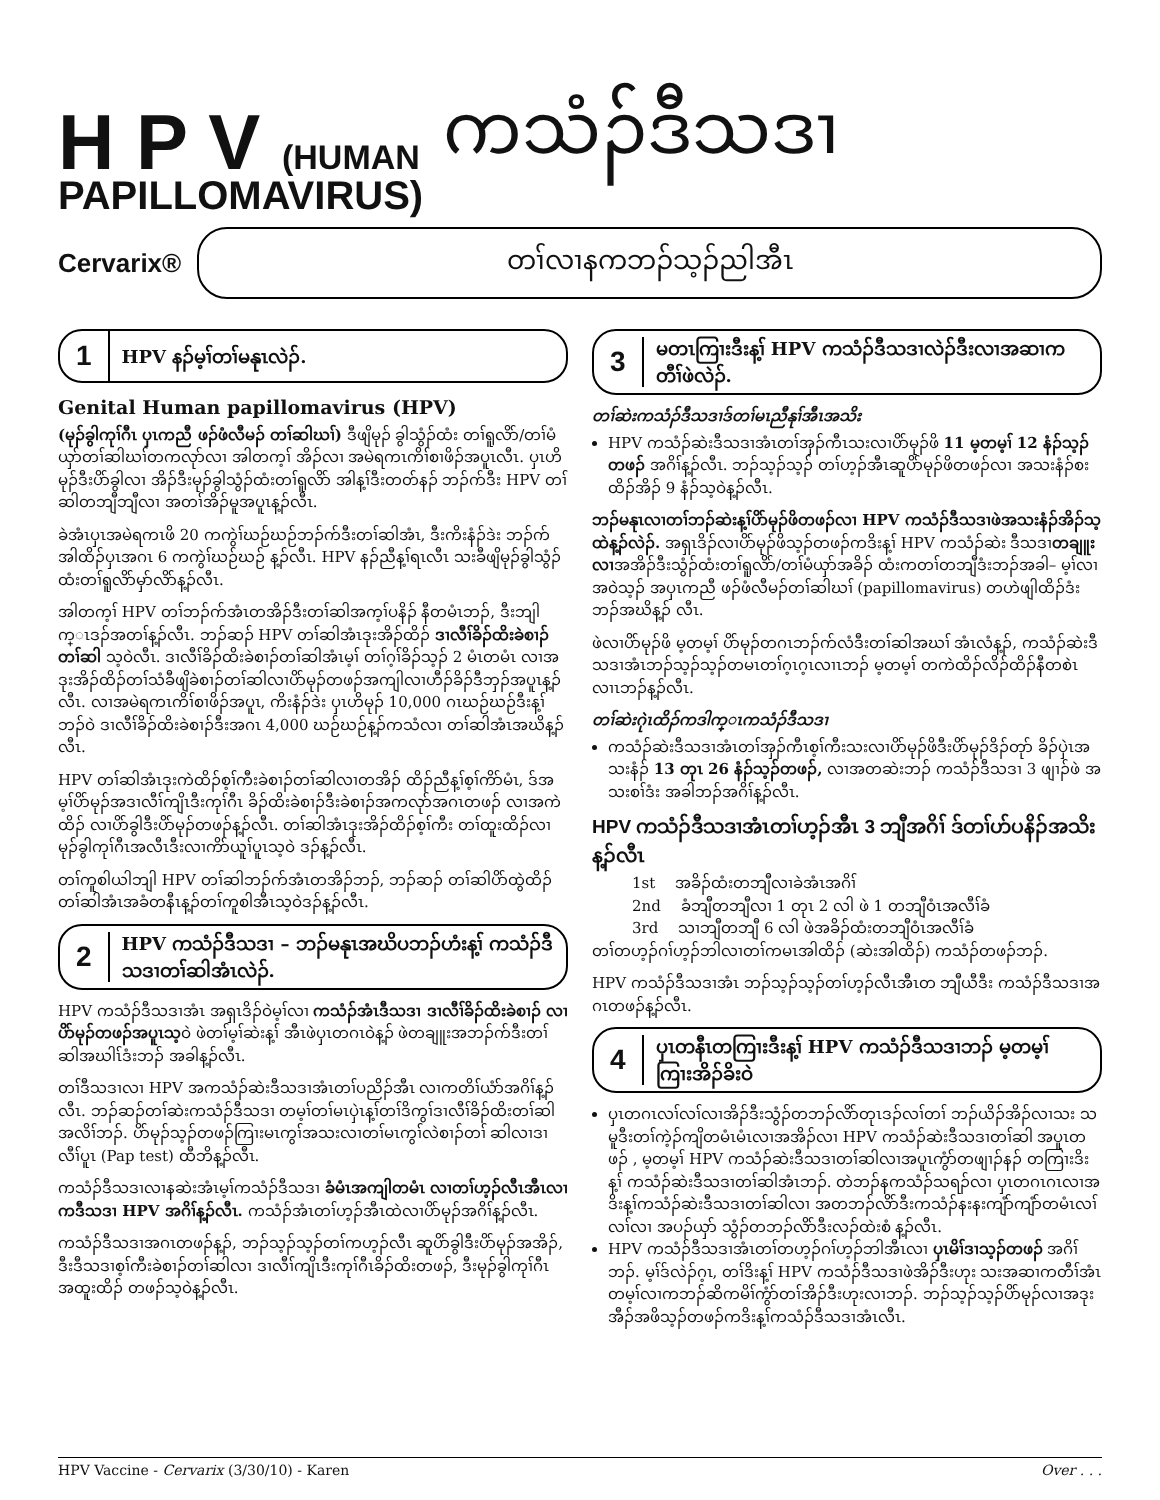H P V (HUMAN
PAPILLOMAVIRUS)
ကသံၣ်ဒီသဒၢ
Cervarix®
တၢ်လၢနကဘၣ်သ့ၣ်ညါအီၤ
1 HPV နၣ်မ့ၢ်တၢ်မနုၤလဲၣ်.
Genital Human papillomavirus (HPV)
(မုၣ်ခွါကုၢ်ဂီၤ ပှၤကညီ ဖၣ်ဖံလီမၣ် တၢ်ဆါဃၢ်) ဒီဖျိမုၣ် ခွါသွံၣ်ထံး တၢ်ရူလိာ်/တၢ်မံယှာ်တၢ်ဆါဃၢ်တကလုာ်လၢ အါတက့ၢ် အိၣ်လၢ အမဲရကၤကိၢ်စၢဖိၣ်အပူၤလီၤ. ပှၤဟိမုၣ်ဒီးပိာ်ခွါလၢ အိၣ်ဒီးမုၣ်ခွါသွံၣ်ထံးတၢ်ရူလိာ် အါန့ၢ်ဒီးတတ်နၣ် ဘၣ်က်ဒီး HPV တၢ်ဆါတဘျီဘျီလၢ အတၢ်အိၣ်မူအပူၤန့ၣ်လီၤ.
ခဲအံၤပှၤအမဲရကၤဖိ 20 ကကွဲၢ်ဃဉ်ဃဉ်ဘၣ်က်ဒီးတၢ်ဆါအံၤ, ဒီးကိးနံၣ်ဒဲး ဘၣ်က်အါထိၣ်ပှၤအဂၤ 6 ကကွဲၢ်ဃဉ်ဃဉ် န့ၣ်လီၤ. HPV နၣ်ညီန့ၢ်ရၤလီၤ သးခီဖျိမုၣ်ခွါသွံၣ်ထံးတၢ်ရူလိာ်မှာ်လိာ်န့ၣ်လီၤ.
အါတက့ၢ် HPV တၢ်ဘၣ်က်အံၤတအိၣ်ဒီးတၢ်ဆါအက့ၢ်ပနိၣ် နီတမံၤဘၣ်, ဒီးဘျါက္ၤဒၣ်အတၢ်န့ၣ်လီၤ. ဘၣ်ဆၣ် HPV တၢ်ဆါအံၤဒုးအိၣ်ထိၣ် ဒၢလီၢ်ခိၣ်ထိးခဲစၢၣ်တၢ်ဆါ သ့ဝဲလီၤ. ဒၢလီၢ်ခိၣ်ထိးခဲစၢၣ်တၢ်ဆါအံၤမ့ၢ် တၢ်ဂ့ၢ်ခိၣ်သ့ၣ် 2 မံၤတမံၤ လၢအဒုးအိၣ်ထိၣ်တၢ်သံခီဖျိခဲစၢၣ်တၢ်ဆါလၢပိာ်မုၣ်တဖၣ်အကျါလၢဟီၣ်ခိၣ်ဒီဘှၣ်အပူၤန့ၣ်လီၤ. လၢအမဲရကၤကိၢ်စၢဖိၣ်အပူၤ, ကိးနံၣ်ဒဲး ပှၤဟိမုၣ် 10,000 ဂၤဃဉ်ဃဉ်ဒီးန့ၢ်ဘၣ်ဝဲ ဒၢလီၢ်ခိၣ်ထိးခဲစၢၣ်ဒီးအဂၤ 4,000 ဃဉ်ဃဉ်န့ၣ်ကသံလၢ တၢ်ဆါအံၤအဃိန့ၣ်လီၤ.
HPV တၢ်ဆါအံၤဒုးကဲထိၣ်စ့ၢ်ကီးခဲစၢၣ်တၢ်ဆါလၢတအိၣ် ထိၣ်ညီန့ၢ်စ့ၢ်ကိာ်မံၤ, ဒ်အမ့ၢ်ပိာ်မုၣ်အဒၢလီၢ်ကျိၤဒီးကုၢ်ဂီၤ ခိၣ်ထိးခဲစၢၣ်ဒီးခဲစၢၣ်အကလုာ်အဂၤတဖၣ် လၢအကဲထိၣ် လၢပိာ်ခွါဒီးပိာ်မုၣ်တဖၣ်န့ၣ်လီၤ. တၢ်ဆါအံၤဒုးအိၣ်ထိၣ်စ့ၢ်ကီး တၢ်ထူးထိၣ်လၢမုၣ်ခွါကုၢ်ဂီၤအလီၤဒီးလၢကိာ်ယူၢ်ပူၤသ့ဝဲ ဒၣ်န့ၣ်လီၤ.
တၢ်ကူစါယါဘျါ HPV တၢ်ဆါဘၣ်က်အံၤတအိၣ်ဘၣ်, ဘၣ်ဆၣ် တၢ်ဆါပိာ်ထွဲထိၣ်တၢ်ဆါအံၤအခံတနီၤန့ၣ်တၢ်ကူစါအီၤသ့ဝဲဒၣ်န့ၣ်လီၤ.
2 HPV ကသံၣ်ဒီသဒၢ – ဘၣ်မနုၤအဃိပဘၣ်ဟံးန့ၢ် ကသံၣ်ဒီသဒၢတၢ်ဆါအံၤလဲၣ်.
HPV ကသံၣ်ဒီသဒၢအံၤ အရှၤဒိၣ်ဝဲမ့ၢ်လၢ ကသံၣ်အံၤဒီသဒၢ ဒၢလီၢ်ခိၣ်ထိးခဲစၢၣ် လၢပိာ်မုၣ်တဖၣ်အပူၤသ့ဝဲ ဖဲတၢ်မ့ၢ်ဆဲးန့ၢ် အီၤဖဲပှၤတဂၤဝဲန့ၣ် ဖဲတချူးအဘၣ်က်ဒီးတၢ်ဆါအဃါၤ်ဒံးဘၣ် အခါန့ၣ်လီၤ.
တၢ်ဒီသဒၢလၢ HPV အကသံၣ်ဆဲးဒီသဒၢအံၤတၢ်ပညိၣ်အီၤ လၢကတိၢ်ယံာ်အဂိၢ်န့ၣ်လီၤ. ဘၣ်ဆၣ်တၢ်ဆဲးကသံၣ်ဒီသဒၢ တမ့ၢ်တၢ်မၤပှဲၤန့ၢ်တၢ်ဒိကွၢ်ဒၢလီၢ်ခိၣ်ထိးတၢ်ဆါအလိၢ်ဘၣ်. ပိာ်မုၣ်သ့ၣ်တဖၣ်ကြၢးမၤကွၢ်အသးလၢတၢ်မၤကွၢ်လဲစၢၣ်တၢ် ဆါလၢဒၢလီၢ်ပူၤ (Pap test) ထီဘိန့ၣ်လီၤ.
ကသံၣ်ဒီသဒၢလၢနဆဲးအံၤမ့ၢ်ကသံၣ်ဒီသဒၢ ခံမံၤအကျါတမံၤ လၢတၢ်ဟ့ၣ်လီၤအီၤလၢကဒီသဒၢ HPV အဂိၢ်န့ၣ်လီၤ. ကသံၣ်အံၤတၢ်ဟ့ၣ်အီၤထဲလၢပိာ်မုၣ်အဂိၢ်န့ၣ်လီၤ.
ကသံၣ်ဒီသဒၢအဂၤတဖၣ်န့ၣ်, ဘၣ်သ့ၣ်သ့ၣ်တၢ်ကဟ့ၣ်လီၤ ဆူပိာ်ခွါဒီးပိာ်မုၣ်အအိၣ်, ဒီးဒီသဒၢစ့ၢ်ကီးခဲစၢၣ်တၢ်ဆါလၢ ဒၢလီၢ်ကျိၤဒီးကုၢ်ဂီၤခိၣ်ထိးတဖၣ်, ဒီးမုၣ်ခွါကုၢ်ဂီၤ အထူးထိၣ် တဖၣ်သ့ဝဲန့ၣ်လီၤ.
3 မတၤကြၢးဒီးန့ၢ် HPV ကသံၣ်ဒီသဒၢလဲၣ်ဒီးလၢအဆၢကတီၢ်ဖဲလဲၣ်.
တၢ်ဆဲးကသံၣ်ဒီသဒၢဒ်တၢ်မၤညီနုၢ်အီၤအသိး
HPV ကသံၣ်ဆဲးဒီသဒၢအံၤတၢ်အှၣ်ကီၤသးလၢပိာ်မုၣ်ဖိ 11 မ့တမ့ၢ် 12 နံၣ်သ့ၣ်တဖၣ် အဂိၢ်န့ၣ်လီၤ. ဘၣ်သ့ၣ်သ့ၣ် တၢ်ဟ့ၣ်အီၤဆူပိာ်မုၣ်ဖိတဖၣ်လၢ အသးနံၣ်စးထိၣ်အိၣ် 9 နံၣ်သ့ဝဲန့ၣ်လီၤ.
ဘၣ်မနုၤလၢတၢ်ဘၣ်ဆဲးန့ၢ်ပိာ်မုၣ်ဖိတဖၣ်လၢ HPV ကသံၣ်ဒီသဒၢဖဲအသးနံၣ်အိၣ်သ့ထဲန့ၣ်လဲၣ်. အရှၤဒိၣ်လၢပိာ်မုၣ်ဖိသ့ၣ်တဖၣ်ကဒိးန့ၢ် HPV ကသံၣ်ဆဲး ဒီသဒၢတချူးလၢအအိၣ်ဒီးသွံၣ်ထံးတၢ်ရူလိာ်/တၢ်မံယှာ်အခိၣ် ထံးကတၢ်တဘျီဒံးဘၣ်အခါ– မ့ၢ်လၢအဝဲသ့ၣ် အပှၤကညီ ဖၣ်ဖံလီမၣ်တၢ်ဆါဃၢ် (papillomavirus) တဟဲဖျါထိၣ်ဒံးဘၣ်အဃိန့ၣ် လီၤ.
ဖဲလၢပိာ်မုၣ်ဖိ မ့တမ့ၢ် ပိာ်မုၣ်တဂၤဘၣ်က်လံဒီးတၢ်ဆါအဃၢ် အံၤလံန့ၣ်, ကသံၣ်ဆဲးဒီသဒၢအံၤဘၣ်သ့ၣ်သ့ၣ်တမၤတၢ်ဂ့ၤဂ့ၤလၢၤဘၣ် မ့တမ့ၢ် တကဲထိၣ်လိၣ်ထိၣ်နီတစဲၤလၢၤဘၣ်န့ၣ်လီၤ.
တၢ်ဆဲးဂုဲၤထိၣ်ကဒါက္ၤကသံၣ်ဒီသဒၢ
ကသံၣ်ဆဲးဒီသဒၢအံၤတၢ်အှၣ်ကီၤစ့ၢ်ကီးသးလၢပိာ်မုၣ်ဖိဒီးပိာ်မုၣ်ဒိၣ်တုာ် ခိၣ်ပှဲၤအသးနံၣ် 13 တုၤ 26 နံၣ်သ့ၣ်တဖၣ်, လၢအတဆဲးဘၣ် ကသံၣ်ဒီသဒၢ 3 ဖျၢၣ်ဖဲ အသးစၢ်ဒံး အခါဘၣ်အဂိၢ်န့ၣ်လီၤ.
HPV ကသံၣ်ဒီသဒၢအံၤတၢ်ဟ့ၣ်အီၤ 3 ဘျီအဂိၢ် ဒ်တၢ်ဟ်ပနိၣ်အသိးန့ၣ်လီၤ
1st အခိၣ်ထံးတဘျီလၢခဲအံၤအဂိၢ်
2nd ခံဘျီတဘျီလၢ 1 တုၤ 2 လါ ဖဲ 1 တဘျီဝံၤအလီၢ်ခံ
3rd သၢဘျီတဘျီ 6 လါ ဖဲအခိၣ်ထံးတဘျီဝံၤအလီၢ်ခံ
တၢ်တဟ့ၣ်ဂၢ်ဟ့ၣ်ဘါလၢတၢ်ကမၤအါထိၣ် (ဆဲးအါထိၣ်) ကသံၣ်တဖၣ်ဘၣ်.
HPV ကသံၣ်ဒီသဒၢအံၤ ဘၣ်သ့ၣ်သ့ၣ်တၢ်ဟ့ၣ်လီၤအီၤတ ဘျီယီဒီး ကသံၣ်ဒီသဒၢအဂၤတဖၣ်န့ၣ်လီၤ.
4 ပှၤတနီၤတကြၢးဒီးန့ၢ် HPV ကသံၣ်ဒီသဒၢဘၣ် မ့တမ့ၢ် ကြၢးအိၣ်ခိးဝဲ
ပှၤတဂၤလၢ်လၢ်လၢအိၣ်ဒီးသွံၣ်တဘၣ်လိာ်တုၤဒၣ်လၢ်တၢ် ဘၣ်ယိၣ်အိၣ်လၢသး သမူဒီးတၢ်ကဲ့ၣ်ကျိတမံၤမံၤလၢအအိၣ်လၢ HPV ကသံၣ်ဆဲးဒီသဒၢတၢ်ဆါ အပူၤတဖၣ် , မ့တမ့ၢ် HPV ကသံၣ်ဆဲးဒီသဒၢတၢ်ဆါလၢအပူၤကွံာ်တဖျၢၣ်နၣ် တကြၢးဒိးန့ၢ် ကသံၣ်ဆဲးဒီသဒၢတၢ်ဆါအံၤဘၣ်. တဲဘၣ်နကသံၣ်သရၣ်လၢ ပှၤတဂၤဂၤလၢအဒိးန့ၢ်ကသံၣ်ဆဲးဒီသဒၢတၢ်ဆါလၢ အတဘၣ်လိာ်ဒီးကသံၣ်နးနးကျံာ်ကျံာ်တမံၤလၢ်လၢ်လၢ အပၣ်ယှာ် သွံၣ်တဘၣ်လိာ်ဒီးလၣ်ထဲးစံ န့ၣ်လီၤ.
HPV ကသံၣ်ဒီသဒၢအံၤတၢ်တဟ့ၣ်ဂၢ်ဟ့ၣ်ဘါအီၤလၢ ပှၤမိၢ်ဒၢသ့ၣ်တဖၣ် အဂိၢ်ဘၣ်. မ့ၢ်ဒ်လဲၣ်ဂ့ၤ, တၢ်ဒိးန့ၢ် HPV ကသံၣ်ဒီသဒၢဖဲအိၣ်ဒီးဟုး သးအဆၢကတီၢ်အံၤတမ့ၢ်လၢကဘၣ်ဆိကမိၢ်ကွံာ်တၢ်အိၣ်ဒီးဟုးလၢဘၣ်. ဘၣ်သ့ၣ်သ့ၣ်ပိာ်မုၣ်လၢအဒုးအီၣ်အဖိသ့ၣ်တဖၣ်ကဒိးန့ၢ်ကသံၣ်ဒီသဒၢအံၤလီၤ.
HPV Vaccine - Cervarix (3/30/10) - Karen Over . . .